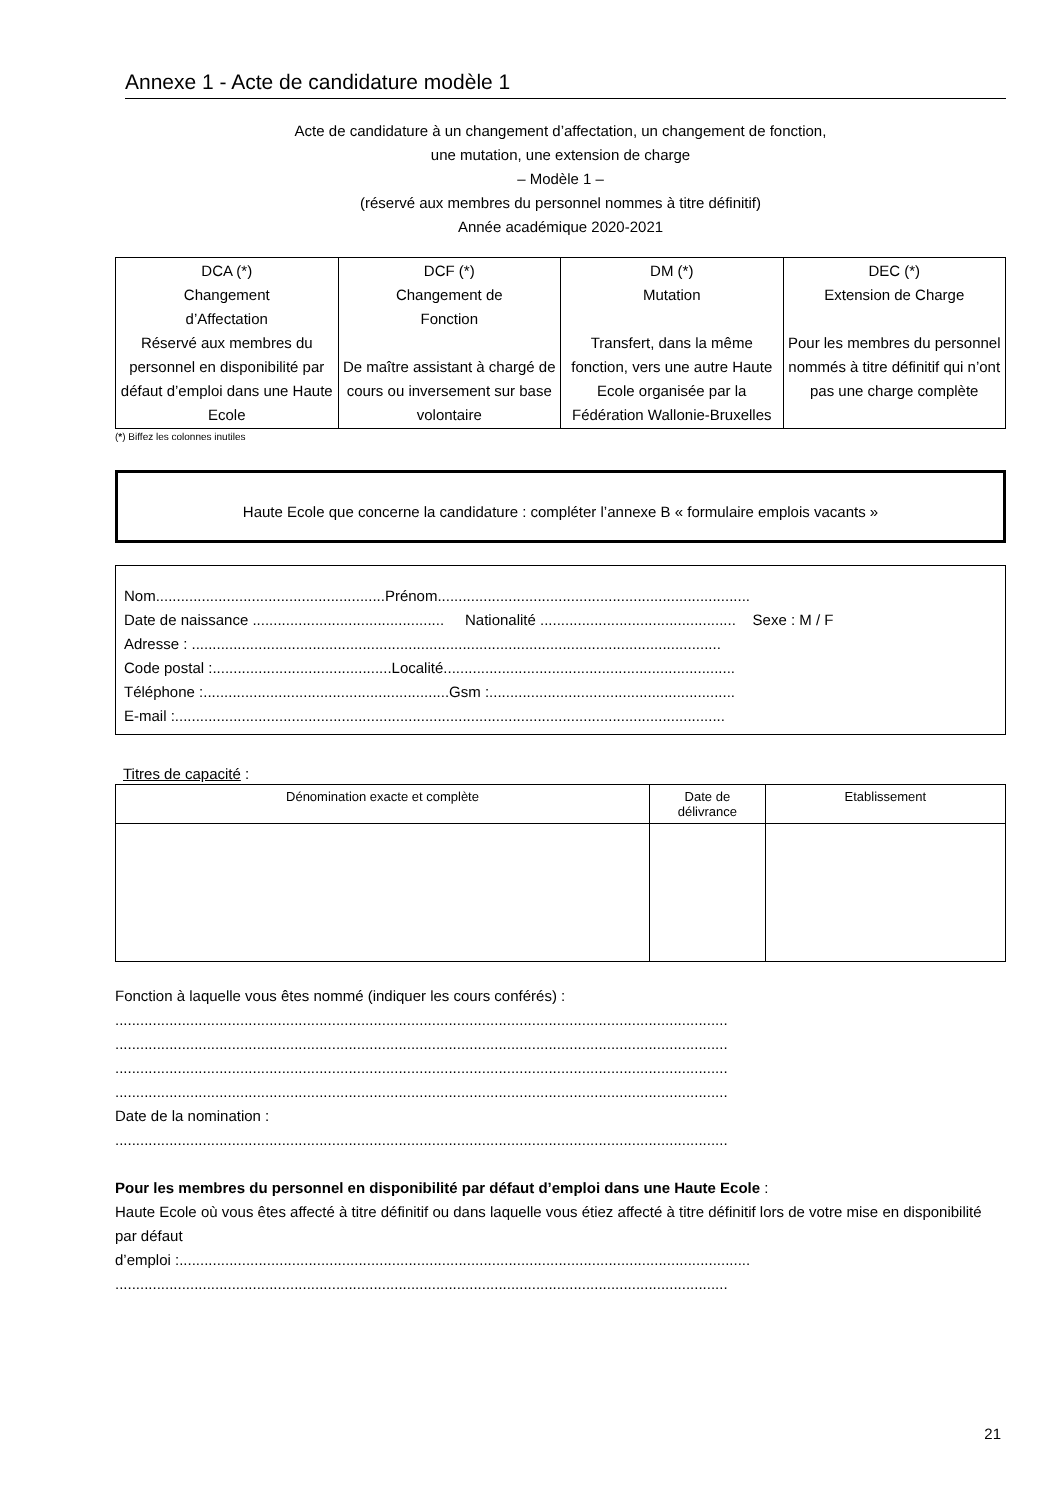Annexe 1 - Acte de candidature modèle 1
Acte de candidature à un changement d’affectation, un changement de fonction,
une mutation, une extension de charge
– Modèle 1 –
(réservé aux membres du personnel nommes à titre définitif)
Année académique 2020-2021
| DCA (*) Changement d’Affectation Réservé aux membres du personnel en disponibilité par défaut d’emploi dans une Haute Ecole | DCF (*) Changement de Fonction De maître assistant à chargé de cours ou inversement sur base volontaire | DM (*) Mutation Transfert, dans la même fonction, vers une autre Haute Ecole organisée par la Fédération Wallonie-Bruxelles | DEC (*) Extension de Charge Pour les membres du personnel nommés à titre définitif qui n’ont pas une charge complète |
(*) Biffez les colonnes inutiles
Haute Ecole que concerne la candidature : compléter l’annexe B « formulaire emplois vacants »
Nom.......................................................Prénom...........................................................................
Date de naissance .............................................. Nationalité ............................................... Sexe : M / F
Adresse : ...............................................................................................................................
Code postal :...........................................Localité......................................................................
Téléphone :...........................................................Gsm :...........................................................
E-mail :....................................................................................................................................
Titres de capacité :
| Dénomination exacte et complète | Date de délivrance | Etablissement |
| --- | --- | --- |
Fonction à laquelle vous êtes nommé (indiquer les cours conférés) :
...................................................................................................................................................
...................................................................................................................................................
...................................................................................................................................................
...................................................................................................................................................
Date de la nomination :
...................................................................................................................................................
Pour les membres du personnel en disponibilité par défaut d’emploi dans une Haute Ecole :
Haute Ecole où vous êtes affecté à titre définitif ou dans laquelle vous étiez affecté à titre définitif lors de votre mise en disponibilité par défaut
d’emploi :.........................................................................................................................................
...................................................................................................................................................
21